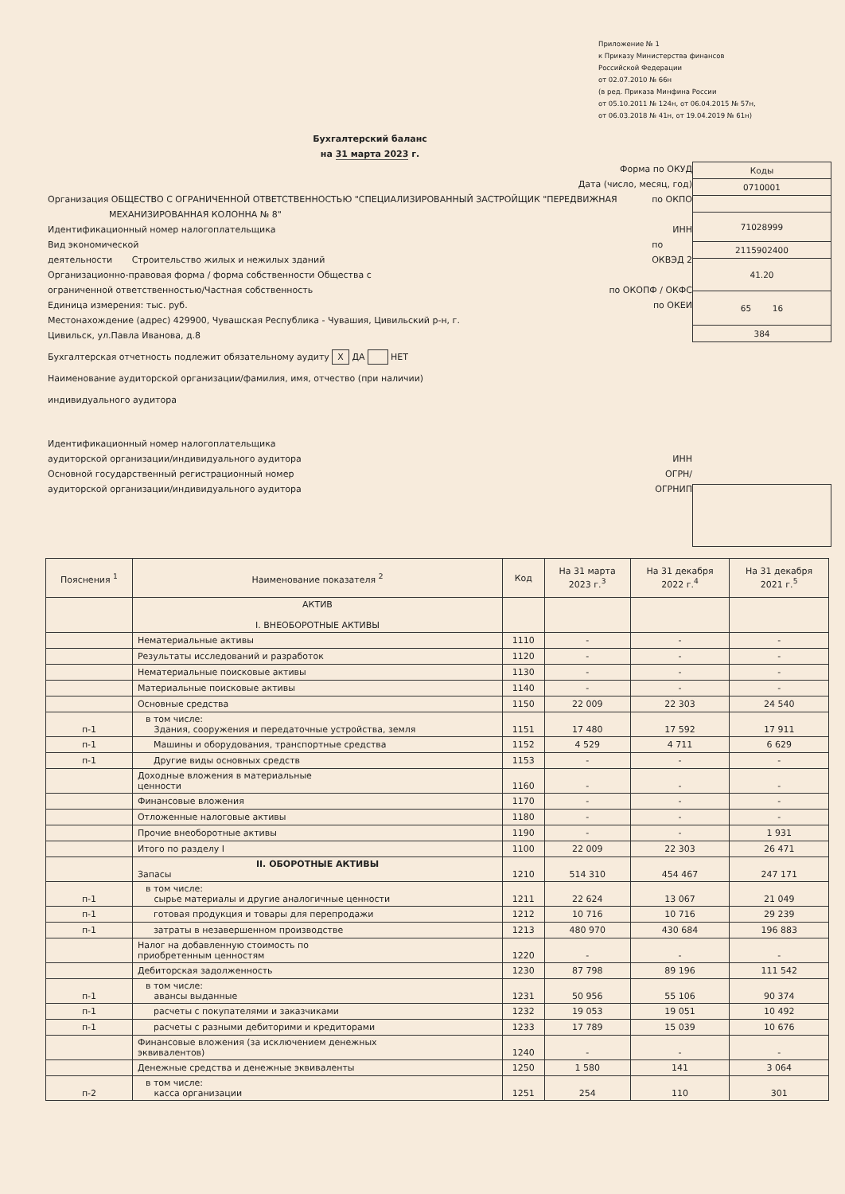Приложение № 1
к Приказу Министерства финансов
Российской Федерации
от 02.07.2010 № 66н
(в ред. Приказа Минфина России
от 05.10.2011 № 124н, от 06.04.2015 № 57н,
от 06.03.2018 № 41н, от 19.04.2019 № 61н)
Бухгалтерский баланс
на 31 марта 2023 г.
Форма по ОКУД
Дата (число, месяц, год)
Организация ОБЩЕСТВО С ОГРАНИЧЕННОЙ ОТВЕТСТВЕННОСТЬЮ "СПЕЦИАЛИЗИРОВАННЫЙ ЗАСТРОЙЩИК "ПЕРЕДВИЖНАЯ
МЕХАНИЗИРОВАННАЯ КОЛОННА № 8" по ОКПО
Идентификационный номер налогоплательщика ИНН
Вид экономической
деятельности Строительство жилых и нежилых зданий по
ОКВЭД 2
Организационно-правовая форма / форма собственности Общества с
ограниченной ответственностью/Частная собственность
по ОКОПФ / ОКФС
Единица измерения: тыс. руб. по ОКЕИ
Местонахождение (адрес) 429900, Чувашская Республика - Чувашия, Цивильский р-н, г.
Цивильск, ул.Павла Иванова, д.8
Бухгалтерская отчетность подлежит обязательному аудиту X ДА НЕТ
Наименование аудиторской организации/фамилия, имя, отчество (при наличии)
индивидуального аудитора
Идентификационный номер налогоплательщика
аудиторской организации/индивидуального аудитора
Основной государственный регистрационный номер
аудиторской организации/индивидуального аудитора
ИНН
ОГРН/
ОГРНИП
| Коды |
| 0710001 |
| 71028999 |
| 2115902400 |
| 41.20 |
| 65 16 |
| 384 |
| Пояснения <sup>1</sup> | Наименование показателя <sup>2</sup> | Код | На 31 марта 2023 г.<sup>3</sup> | На 31 декабря 2022 г.<sup>4</sup> | На 31 декабря 2021 г.<sup>5</sup> |
| --- | --- | --- | --- | --- | --- |
| | АКТИВ I. ВНЕОБОРОТНЫЕ АКТИВЫ | | | | |
| | Нематериальные активы | 1110 | - | - | - |
| | Результаты исследований и разработок | 1120 | - | - | - |
| | Нематериальные поисковые активы | 1130 | - | - | - |
| | Материальные поисковые активы | 1140 | - | - | - |
| | Основные средства | 1150 | 22 009 | 22 303 | 24 540 |
| п-1 | в том числе: Здания, сооружения и передаточные устройства, земля | 1151 | 17 480 | 17 592 | 17 911 |
| п-1 | Машины и оборудования, транспортные средства | 1152 | 4 529 | 4 711 | 6 629 |
| п-1 | Другие виды основных средств | 1153 | - | - | - |
| | Доходные вложения в материальные ценности | 1160 | - | - | - |
| | Финансовые вложения | 1170 | - | - | - |
| | Отложенные налоговые активы | 1180 | - | - | - |
| | Прочие внеоборотные активы | 1190 | - | - | 1 931 |
| | Итого по разделу I | 1100 | 22 009 | 22 303 | 26 471 |
| | II. ОБОРОТНЫЕ АКТИВЫ Запасы | 1210 | 514 310 | 454 467 | 247 171 |
| п-1 | в том числе: сырье материалы и другие аналогичные ценности | 1211 | 22 624 | 13 067 | 21 049 |
| п-1 | готовая продукция и товары для перепродажи | 1212 | 10 716 | 10 716 | 29 239 |
| п-1 | затраты в незавершенном производстве | 1213 | 480 970 | 430 684 | 196 883 |
| | Налог на добавленную стоимость по приобретенным ценностям | 1220 | - | - | - |
| | Дебиторская задолженность | 1230 | 87 798 | 89 196 | 111 542 |
| п-1 | в том числе: авансы выданные | 1231 | 50 956 | 55 106 | 90 374 |
| п-1 | расчеты с покупателями и заказчиками | 1232 | 19 053 | 19 051 | 10 492 |
| п-1 | расчеты с разными дебиторими и кредиторами | 1233 | 17 789 | 15 039 | 10 676 |
| | Финансовые вложения (за исключением денежных эквивалентов) | 1240 | - | - | - |
| | Денежные средства и денежные эквиваленты | 1250 | 1 580 | 141 | 3 064 |
| п-2 | в том числе: касса организации | 1251 | 254 | 110 | 301 |